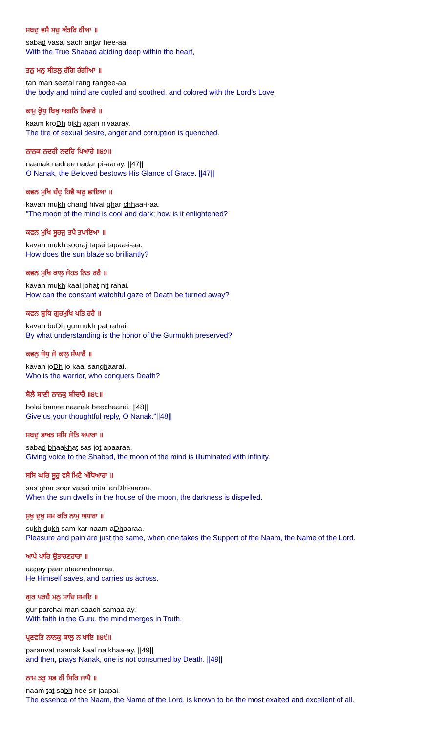ਸਬਦੁ ਵਸੈ ਸਚੁ ਅੰਤਰਿ ਹੀਆ ॥
sabad vasai sach antar hee-aa.
With the True Shabad abiding deep within the heart,
ਤਨੁ ਮਨੁ ਸੀਤਲੁ ਰੰਗਿ ਰੰਗੀਆ ॥
tan man seetal rang rangee-aa.
the body and mind are cooled and soothed, and colored with the Lord's Love.
ਕਾਮੁ ਕ੍ਰੋਧੁ ਬਿਖੁ ਅਗਨਿ ਨਿਵਾਰੇ ॥
kaam kroDh bikh agan nivaaray.
The fire of sexual desire, anger and corruption is quenched.
ਨਾਨਕ ਨਦਰੀ ਨਦਰਿ ਪਿਆਰੇ ॥੪੭॥
naanak nadree nadar pi-aaray. ||47||
O Nanak, the Beloved bestows His Glance of Grace. ||47||
ਕਵਨ ਮੁਖਿ ਚੰਦੁ ਹਿਵੈ ਘਰੁ ਛਾਇਆ ॥
kavan mukh chand hivai ghar chhaa-i-aa.
"The moon of the mind is cool and dark; how is it enlightened?
ਕਵਨ ਮੁਖਿ ਸੂਰਜੁ ਤਪੈ ਤਪਾਇਆ ॥
kavan mukh sooraj tapai tapaa-i-aa.
How does the sun blaze so brilliantly?
ਕਵਨ ਮੁਖਿ ਕਾਲੁ ਜੋਹਤ ਨਿਤ ਰਹੈ ॥
kavan mukh kaal johat nit rahai.
How can the constant watchful gaze of Death be turned away?
ਕਵਨ ਬੁਧਿ ਗੁਰਮੁਖਿ ਪਤਿ ਰਹੈ ॥
kavan buDh gurmukh pat rahai.
By what understanding is the honor of the Gurmukh preserved?
ਕਵਨੁ ਜੋਧੁ ਜੋ ਕਾਲੁ ਸੰਘਾਰੈ ॥
kavan joDh jo kaal sanghaarai.
Who is the warrior, who conquers Death?
ਬੋਲੈ ਬਾਣੀ ਨਾਨਕੁ ਬੀਚਾਰੈ ॥੪੮॥
bolai banee naanak beechaarai. ||48||
Give us your thoughtful reply, O Nanak."||48||
ਸਬਦੁ ਭਾਖਤ ਸਸਿ ਜੋਤਿ ਅਪਾਰਾ ॥
sabad bhaakhat sas jot apaaraa.
Giving voice to the Shabad, the moon of the mind is illuminated with infinity.
ਸਸਿ ਘਰਿ ਸੂਰੁ ਵਸੈ ਮਿਟੈ ਅੰਧਿਆਰਾ ॥
sas ghar soor vasai mitai anDhi-aaraa.
When the sun dwells in the house of the moon, the darkness is dispelled.
ਸੁਖੁ ਦੁਖੁ ਸਮ ਕਰਿ ਨਾਮੁ ਅਧਾਰਾ ॥
sukh dukh sam kar naam aDhaaraa.
Pleasure and pain are just the same, when one takes the Support of the Naam, the Name of the Lord.
ਆਪੇ ਪਾਰਿ ਉਤਾਰਣਹਾਰਾ ॥
aapay paar utaaranhaaraa.
He Himself saves, and carries us across.
ਗੁਰ ਪਰਚੈ ਮਨੁ ਸਾਚਿ ਸਮਾਇ ॥
gur parchai man saach samaa-ay.
With faith in the Guru, the mind merges in Truth,
ਪ੍ਰਣਵਤਿ ਨਾਨਕੁ ਕਾਲੁ ਨ ਖਾਇ ॥੪੯॥
paranvat naanak kaal na khaa-ay. ||49||
and then, prays Nanak, one is not consumed by Death. ||49||
ਨਾਮ ਤਤੁ ਸਭ ਹੀ ਸਿਰਿ ਜਾਪੈ ॥
naam tat sabh hee sir jaapai.
The essence of the Naam, the Name of the Lord, is known to be the most exalted and excellent of all.